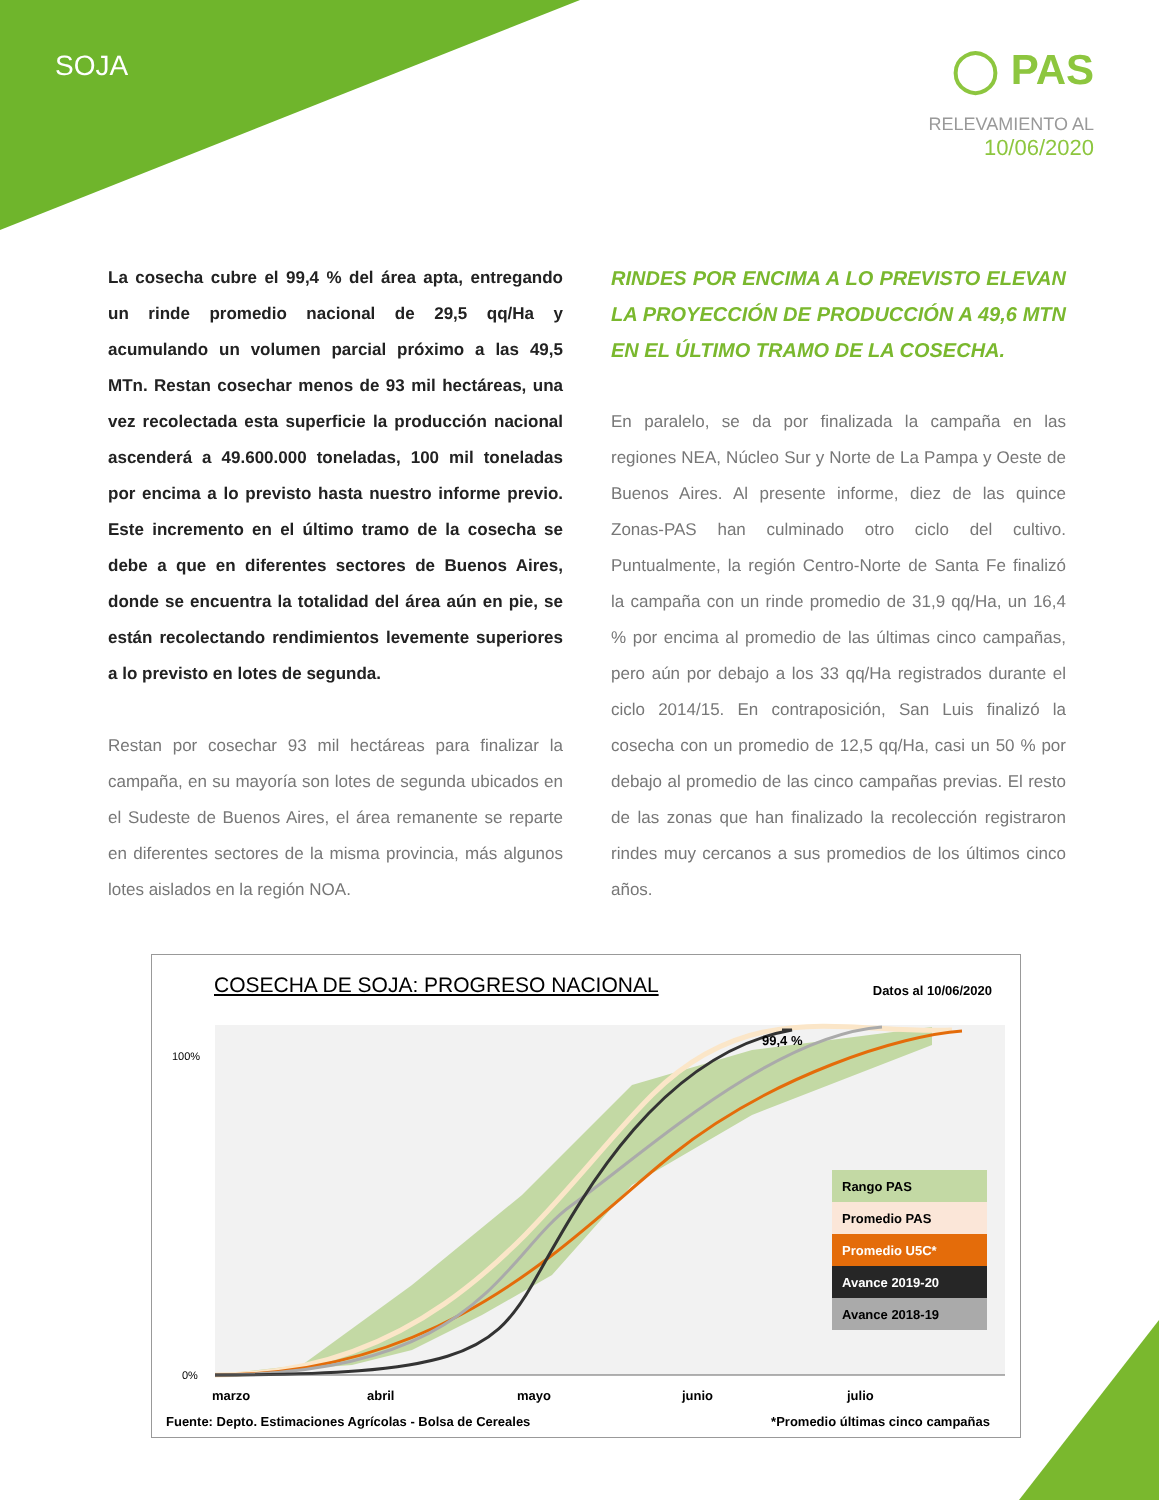SOJA
◯ PAS
RELEVAMIENTO AL
10/06/2020
La cosecha cubre el 99,4 % del área apta, entregando un rinde promedio nacional de 29,5 qq/Ha y acumulando un volumen parcial próximo a las 49,5 MTn. Restan cosechar menos de 93 mil hectáreas, una vez recolectada esta superficie la producción nacional ascenderá a 49.600.000 toneladas, 100 mil toneladas por encima a lo previsto hasta nuestro informe previo. Este incremento en el último tramo de la cosecha se debe a que en diferentes sectores de Buenos Aires, donde se encuentra la totalidad del área aún en pie, se están recolectando rendimientos levemente superiores a lo previsto en lotes de segunda.
Restan por cosechar 93 mil hectáreas para finalizar la campaña, en su mayoría son lotes de segunda ubicados en el Sudeste de Buenos Aires, el área remanente se reparte en diferentes sectores de la misma provincia, más algunos lotes aislados en la región NOA.
RINDES POR ENCIMA A LO PREVISTO ELEVAN LA PROYECCIÓN DE PRODUCCIÓN A 49,6 MTN EN EL ÚLTIMO TRAMO DE LA COSECHA.
En paralelo, se da por finalizada la campaña en las regiones NEA, Núcleo Sur y Norte de La Pampa y Oeste de Buenos Aires. Al presente informe, diez de las quince Zonas-PAS han culminado otro ciclo del cultivo. Puntualmente, la región Centro-Norte de Santa Fe finalizó la campaña con un rinde promedio de 31,9 qq/Ha, un 16,4 % por encima al promedio de las últimas cinco campañas, pero aún por debajo a los 33 qq/Ha registrados durante el ciclo 2014/15. En contraposición, San Luis finalizó la cosecha con un promedio de 12,5 qq/Ha, casi un 50 % por debajo al promedio de las cinco campañas previas. El resto de las zonas que han finalizado la recolección registraron rindes muy cercanos a sus promedios de los últimos cinco años.
COSECHA DE SOJA: PROGRESO NACIONAL
Datos al 10/06/2020
100%
0%
marzo
abril
mayo
junio
julio
99,4 %
Rango PAS
Promedio PAS
Promedio U5C*
Avance 2019-20
Avance 2018-19
Fuente: Depto. Estimaciones Agrícolas - Bolsa de Cereales
*Promedio últimas cinco campañas